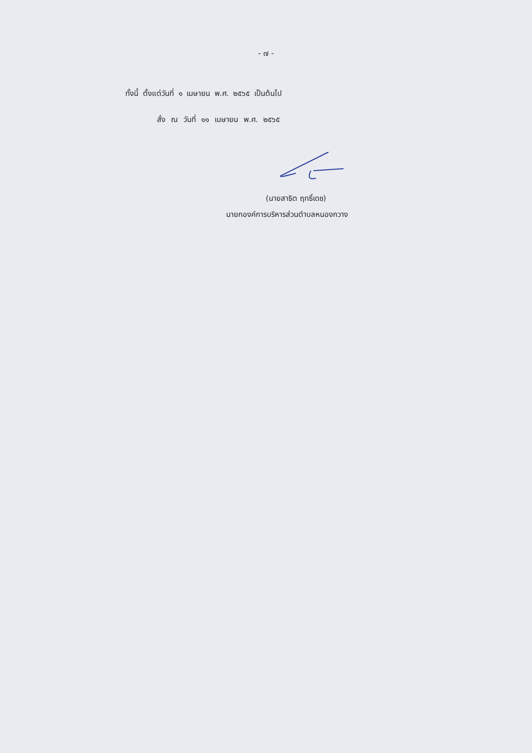- ๗ -
ทั้งนี้ ตั้งแต่วันที่ ๑ เมษายน พ.ศ. ๒๕๖๕ เป็นต้นไป
สั่ง ณ วันที่ ๑๑ เมษายน พ.ศ. ๒๕๖๕
(นายสาธิต ฤทธิ์เดช)
นายกองค์การบริหารส่วนตำบลหนองกวาง